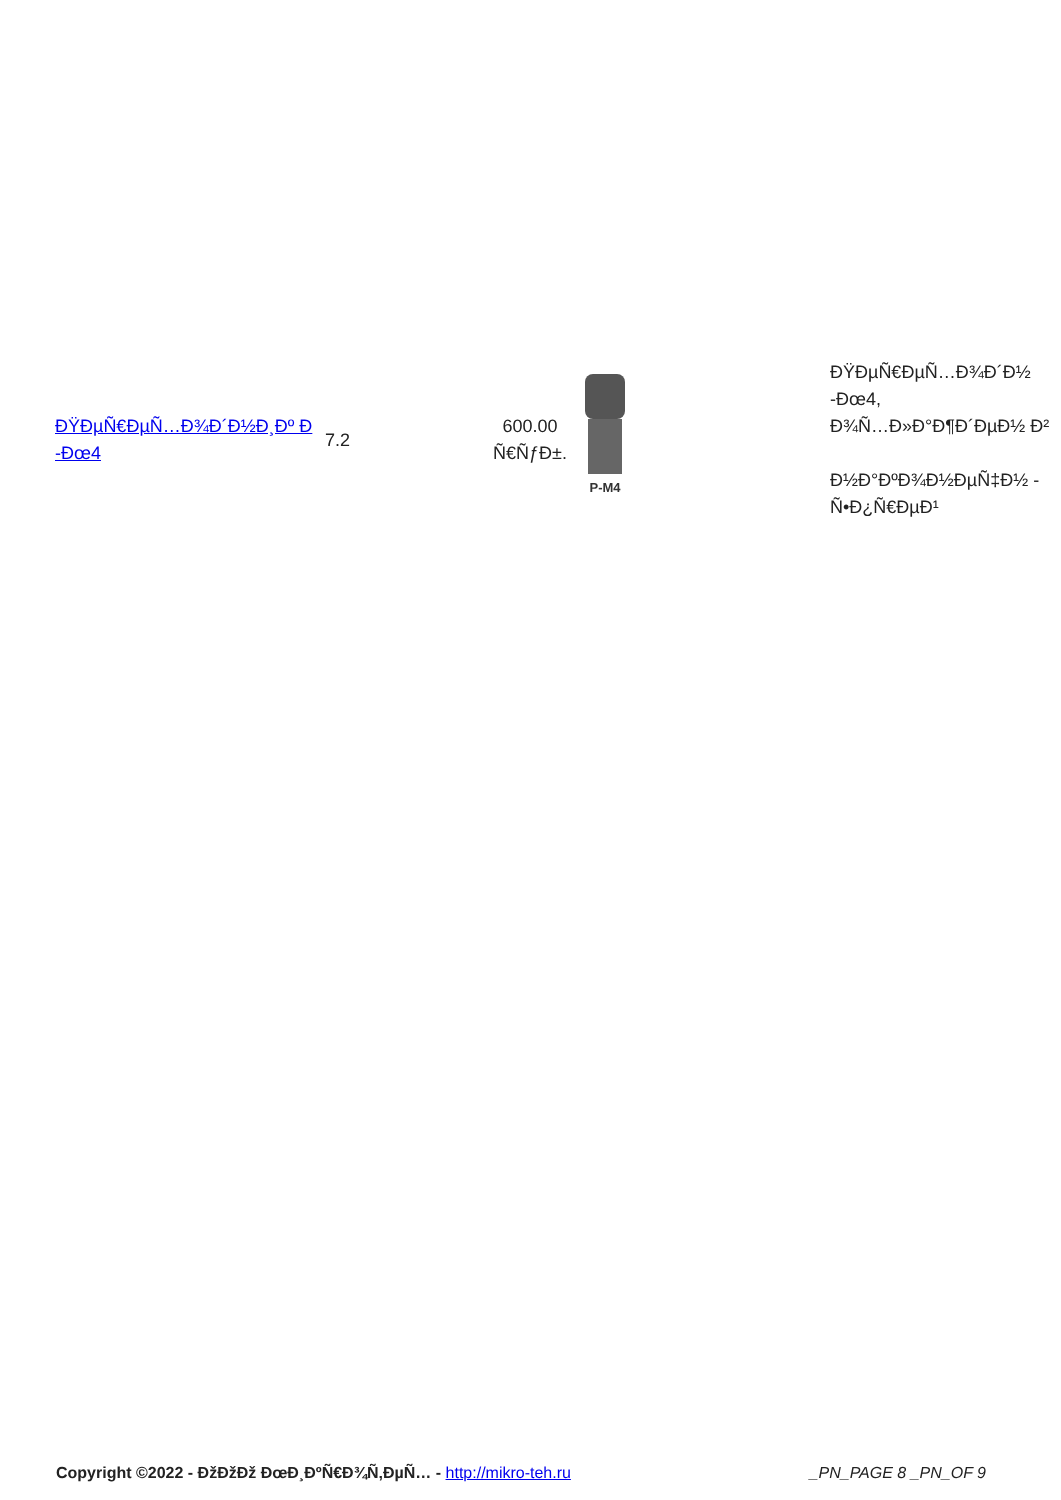| ÐŸÐµÑ€ÐµÑ…Ð¾Ð´Ð½Ð¸Ðº Ð -Ðœ4 | 7.2 | 600.00 Ñ€ÑƒÐ±. | P-M4 | ÐŸÐµÑ€ÐµÑ…Ð¾Ð´Ð½ -Ðœ4, Ð¾Ñ…Ð»Ð°Ð¶Ð´ÐµÐ½ Ð² Ð½Ð°ÐºÐ¾Ð½ÐµÑ‡Ð½ - Ñ•Ð¿Ñ€ÐµÐ¹ |
Copyright ©2022 - ÐžÐžÐž ÐœÐ¸ÐºÑ€Ð¾Ñ‚ÐµÑ… - http://mikro-teh.ru _PN_PAGE 8 _PN_OF 9